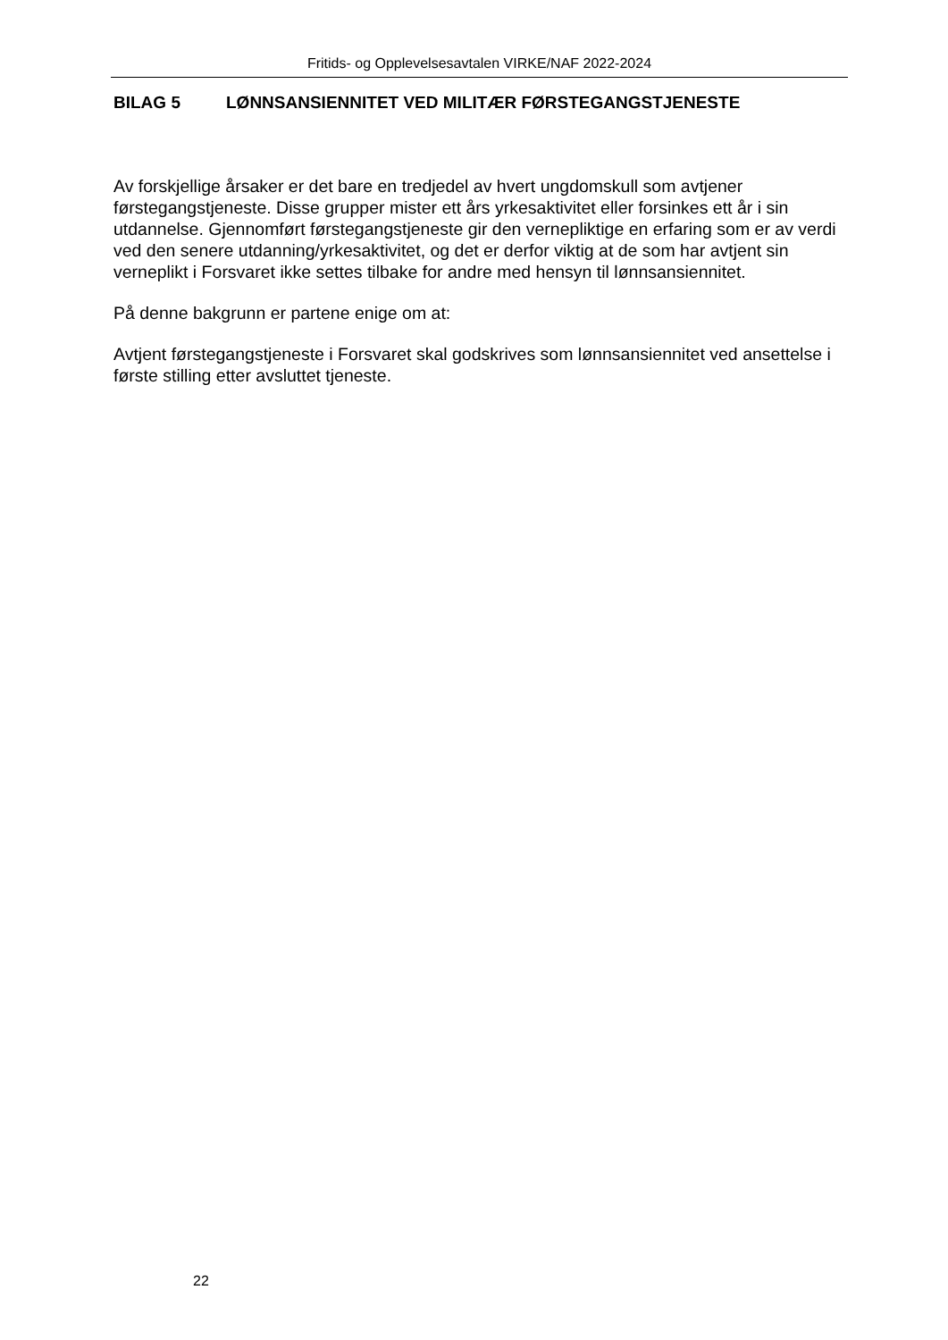Fritids- og Opplevelsesavtalen VIRKE/NAF 2022-2024
BILAG 5 LØNNSANSIENNITET VED MILITÆR FØRSTEGANGSTJENESTE
Av forskjellige årsaker er det bare en tredjedel av hvert ungdomskull som avtjener førstegangstjeneste. Disse grupper mister ett års yrkesaktivitet eller forsinkes ett år i sin utdannelse. Gjennomført førstegangstjeneste gir den vernepliktige en erfaring som er av verdi ved den senere utdanning/yrkesaktivitet, og det er derfor viktig at de som har avtjent sin verneplikt i Forsvaret ikke settes tilbake for andre med hensyn til lønnsansiennitet.
På denne bakgrunn er partene enige om at:
Avtjent førstegangstjeneste i Forsvaret skal godskrives som lønnsansiennitet ved ansettelse i første stilling etter avsluttet tjeneste.
22